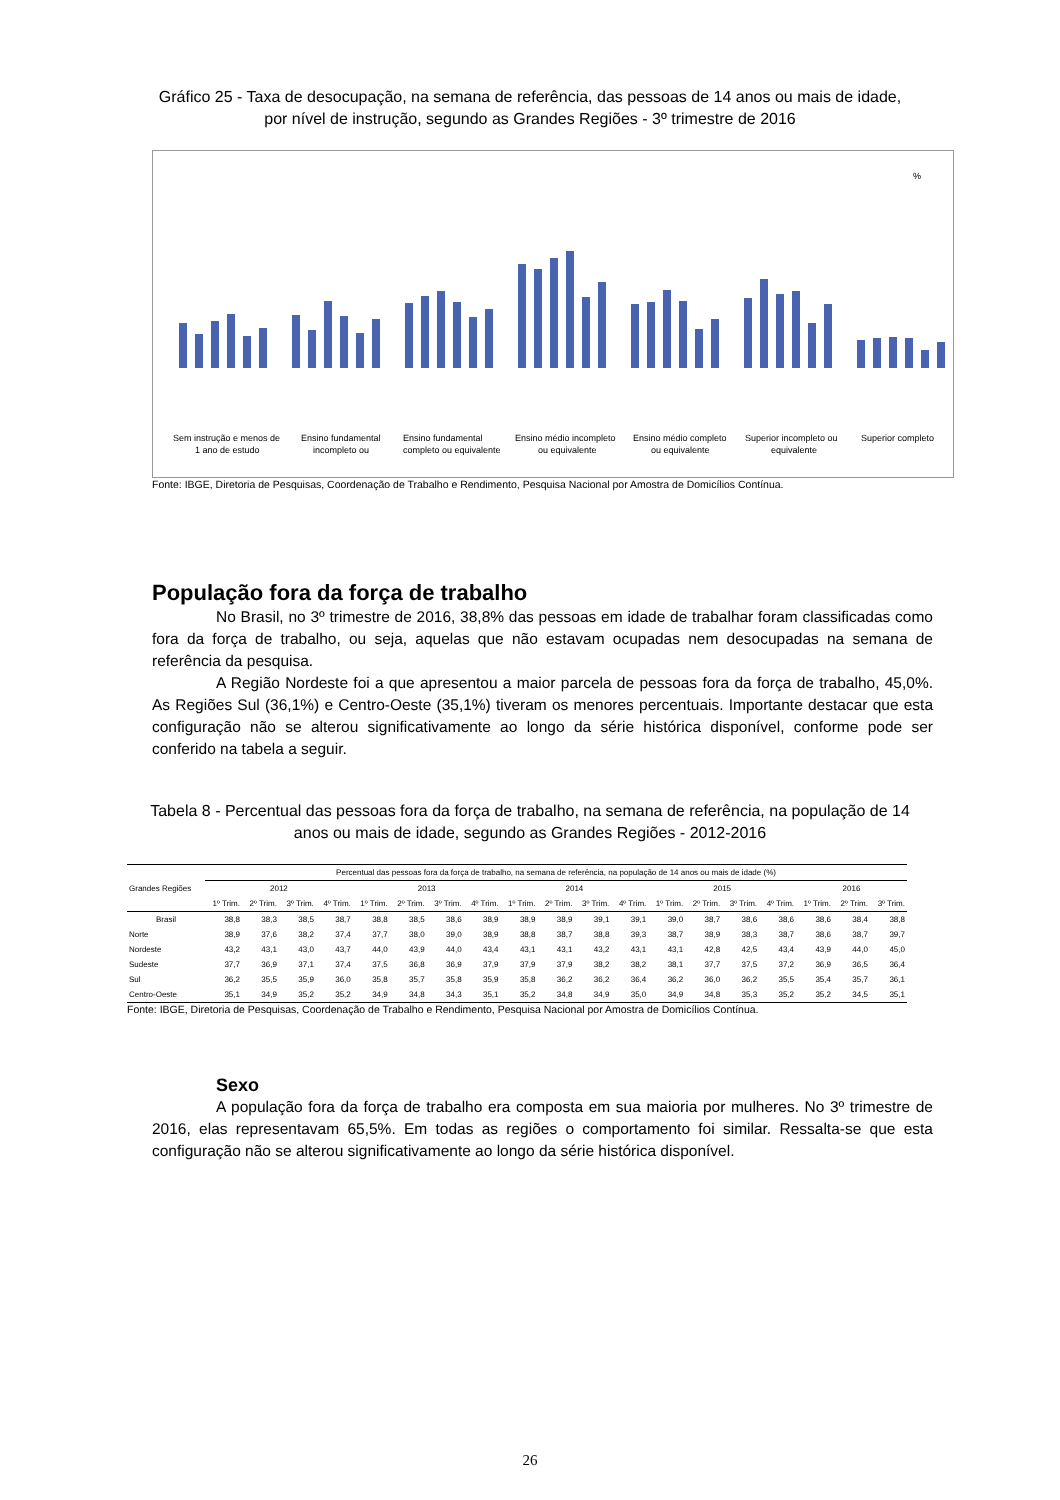Gráfico 25 - Taxa de desocupação, na semana de referência, das pessoas de 14 anos ou mais de idade, por nível de instrução, segundo as Grandes Regiões - 3º trimestre de 2016
%
Sem instrução e menos de
1 ano de estudo
Ensino fundamental
incompleto ou
Ensino fundamental
completo ou equivalente
Ensino médio incompleto
ou equivalente
Ensino médio completo
ou equivalente
Superior incompleto ou
equivalente
Superior completo
Fonte: IBGE, Diretoria de Pesquisas, Coordenação de Trabalho e Rendimento, Pesquisa Nacional por Amostra de Domicílios Contínua.
População fora da força de trabalho
No Brasil, no 3º trimestre de 2016, 38,8% das pessoas em idade de trabalhar foram classificadas como fora da força de trabalho, ou seja, aquelas que não estavam ocupadas nem desocupadas na semana de referência da pesquisa.
A Região Nordeste foi a que apresentou a maior parcela de pessoas fora da força de trabalho, 45,0%. As Regiões Sul (36,1%) e Centro-Oeste (35,1%) tiveram os menores percentuais. Importante destacar que esta configuração não se alterou significativamente ao longo da série histórica disponível, conforme pode ser conferido na tabela a seguir.
Tabela 8 - Percentual das pessoas fora da força de trabalho, na semana de referência, na população de 14 anos ou mais de idade, segundo as Grandes Regiões - 2012-2016
| Grandes Regiões | Percentual das pessoas fora da força de trabalho, na semana de referência, na população de 14 anos ou mais de idade (%) | | | | | | | | | | | | | | | | | | |
| --- | --- | --- | --- | --- | --- | --- | --- | --- | --- | --- | --- | --- | --- | --- | --- | --- | --- | --- | --- |
| | 2012 | | | | 2013 | | | | 2014 | | | | 2015 | | | | 2016 | | |
| | 1º Trim. | 2º Trim. | 3º Trim. | 4º Trim. | 1º Trim. | 2º Trim. | 3º Trim. | 4º Trim. | 1º Trim. | 2º Trim. | 3º Trim. | 4º Trim. | 1º Trim. | 2º Trim. | 3º Trim. | 4º Trim. | 1º Trim. | 2º Trim. | 3º Trim. |
| Brasil | 38,8 | 38,3 | 38,5 | 38,7 | 38,8 | 38,5 | 38,6 | 38,9 | 38,9 | 38,9 | 39,1 | 39,1 | 39,0 | 38,7 | 38,6 | 38,6 | 38,6 | 38,4 | 38,8 |
| Norte | 38,9 | 37,6 | 38,2 | 37,4 | 37,7 | 38,0 | 39,0 | 38,9 | 38,8 | 38,7 | 38,8 | 39,3 | 38,7 | 38,9 | 38,3 | 38,7 | 38,6 | 38,7 | 39,7 |
| Nordeste | 43,2 | 43,1 | 43,0 | 43,7 | 44,0 | 43,9 | 44,0 | 43,4 | 43,1 | 43,1 | 43,2 | 43,1 | 43,1 | 42,8 | 42,5 | 43,4 | 43,9 | 44,0 | 45,0 |
| Sudeste | 37,7 | 36,9 | 37,1 | 37,4 | 37,5 | 36,8 | 36,9 | 37,9 | 37,9 | 37,9 | 38,2 | 38,2 | 38,1 | 37,7 | 37,5 | 37,2 | 36,9 | 36,5 | 36,4 |
| Sul | 36,2 | 35,5 | 35,9 | 36,0 | 35,8 | 35,7 | 35,8 | 35,9 | 35,8 | 36,2 | 36,2 | 36,4 | 36,2 | 36,0 | 36,2 | 35,5 | 35,4 | 35,7 | 36,1 |
| Centro-Oeste | 35,1 | 34,9 | 35,2 | 35,2 | 34,9 | 34,8 | 34,3 | 35,1 | 35,2 | 34,8 | 34,9 | 35,0 | 34,9 | 34,8 | 35,3 | 35,2 | 35,2 | 34,5 | 35,1 |
Fonte: IBGE, Diretoria de Pesquisas, Coordenação de Trabalho e Rendimento, Pesquisa Nacional por Amostra de Domicílios Contínua.
Sexo
A população fora da força de trabalho era composta em sua maioria por mulheres. No 3º trimestre de 2016, elas representavam 65,5%. Em todas as regiões o comportamento foi similar. Ressalta-se que esta configuração não se alterou significativamente ao longo da série histórica disponível.
26